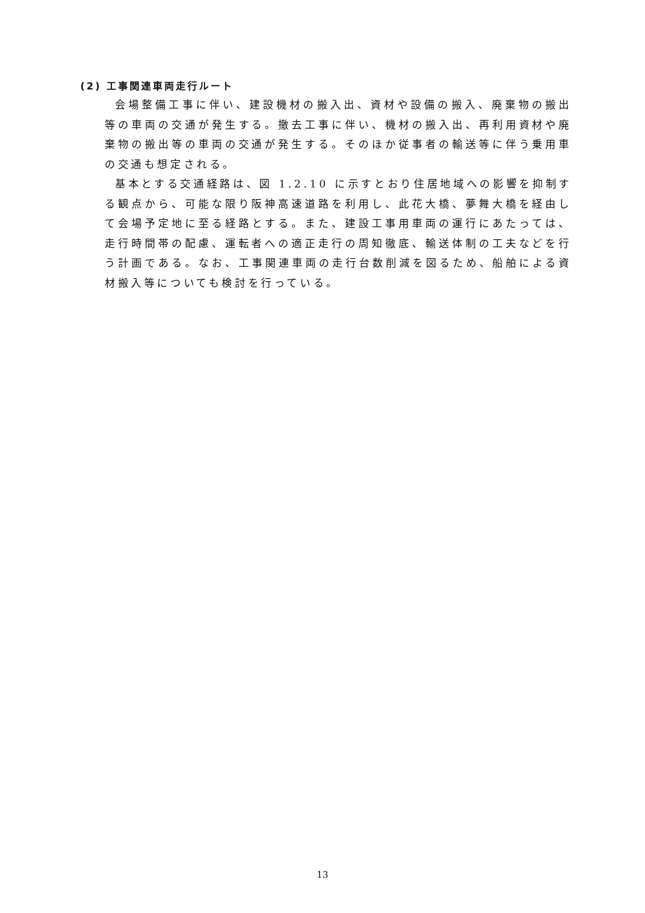(2) 工事関連車両走行ルート
会場整備工事に伴い、建設機材の搬入出、資材や設備の搬入、廃棄物の搬出等の車両の交通が発生する。撤去工事に伴い、機材の搬入出、再利用資材や廃棄物の搬出等の車両の交通が発生する。そのほか従事者の輸送等に伴う乗用車の交通も想定される。
基本とする交通経路は、図 1.2.10 に示すとおり住居地域への影響を抑制する観点から、可能な限り阪神高速道路を利用し、此花大橋、夢舞大橋を経由して会場予定地に至る経路とする。また、建設工事用車両の運行にあたっては、走行時間帯の配慮、運転者への適正走行の周知徹底、輸送体制の工夫などを行う計画である。なお、工事関連車両の走行台数削減を図るため、船舶による資材搬入等についても検討を行っている。
13